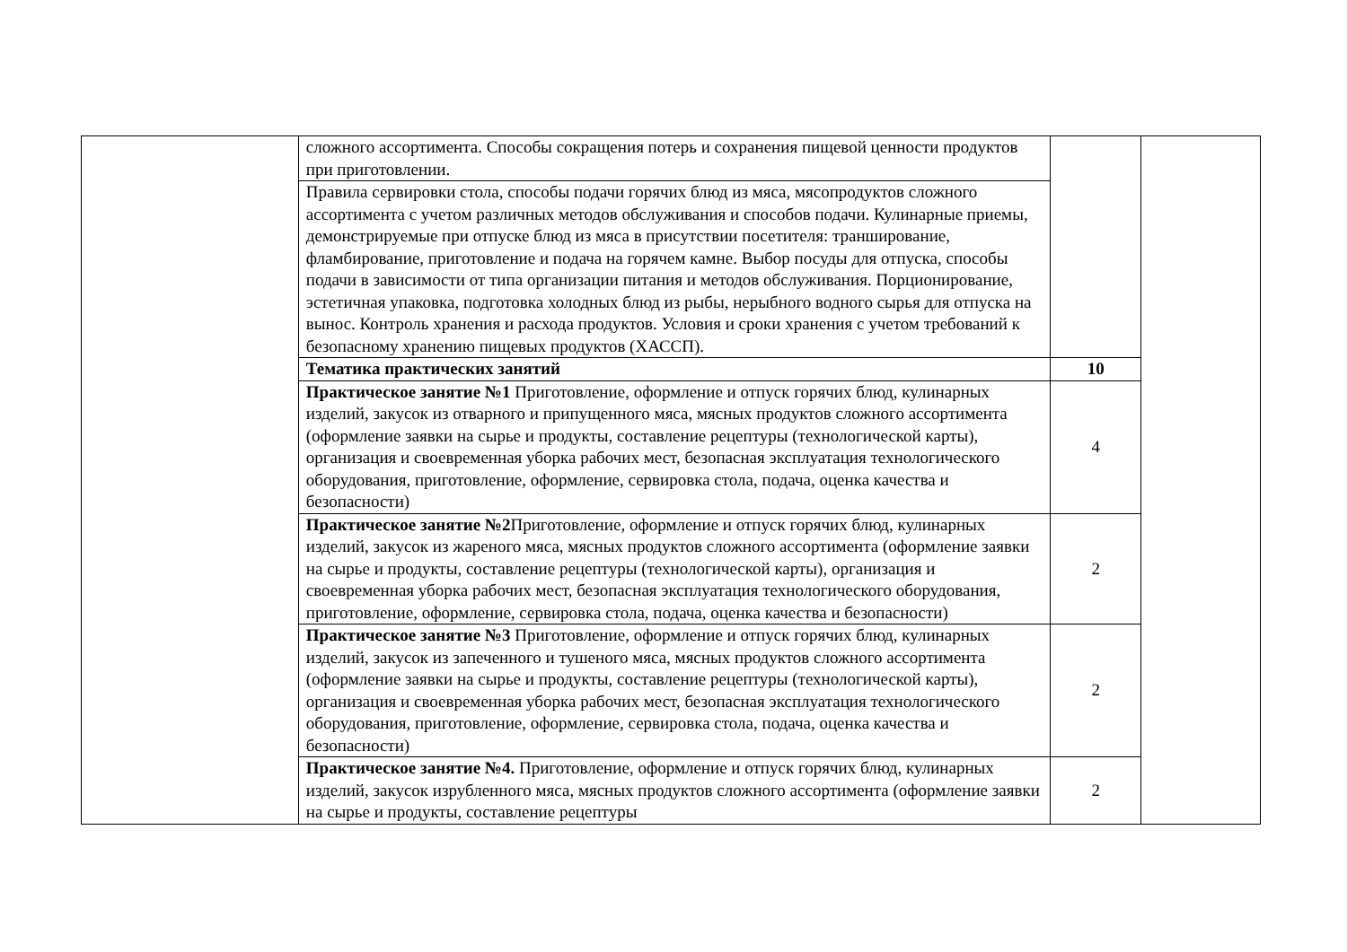| | сложного ассортимента. Способы сокращения потерь и сохранения пищевой ценности продуктов при приготовлении. | | |
| | Правила сервировки стола, способы подачи горячих блюд из мяса, мясопродуктов сложного ассортимента с учетом различных методов обслуживания и способов подачи. Кулинарные приемы, демонстрируемые при отпуске блюд из мяса в присутствии посетителя: транширование, фламбирование, приготовление и подача на горячем камне. Выбор посуды для отпуска, способы подачи в зависимости от типа организации питания и методов обслуживания. Порционирование, эстетичная упаковка, подготовка холодных блюд из рыбы, нерыбного водного сырья для отпуска на вынос. Контроль хранения и расхода продуктов. Условия и сроки хранения с учетом требований к безопасному хранению пищевых продуктов (ХАССП). | | |
| | Тематика практических занятий | 10 | |
| | Практическое занятие №1 Приготовление, оформление и отпуск горячих блюд, кулинарных изделий, закусок из отварного и припущенного мяса, мясных продуктов сложного ассортимента (оформление заявки на сырье и продукты, составление рецептуры (технологической карты), организация и своевременная уборка рабочих мест, безопасная эксплуатация технологического оборудования, приготовление, оформление, сервировка стола, подача, оценка качества и безопасности) | 4 | |
| | Практическое занятие №2 Приготовление, оформление и отпуск горячих блюд, кулинарных изделий, закусок из жареного мяса, мясных продуктов сложного ассортимента (оформление заявки на сырье и продукты, составление рецептуры (технологической карты), организация и своевременная уборка рабочих мест, безопасная эксплуатация технологического оборудования, приготовление, оформление, сервировка стола, подача, оценка качества и безопасности) | 2 | |
| | Практическое занятие №3 Приготовление, оформление и отпуск горячих блюд, кулинарных изделий, закусок из запеченного и тушеного мяса, мясных продуктов сложного ассортимента (оформление заявки на сырье и продукты, составление рецептуры (технологической карты), организация и своевременная уборка рабочих мест, безопасная эксплуатация технологического оборудования, приготовление, оформление, сервировка стола, подача, оценка качества и безопасности) | 2 | |
| | Практическое занятие №4. Приготовление, оформление и отпуск горячих блюд, кулинарных изделий, закусок изрубленного мяса, мясных продуктов сложного ассортимента (оформление заявки на сырье и продукты, составление рецептуры | 2 | |